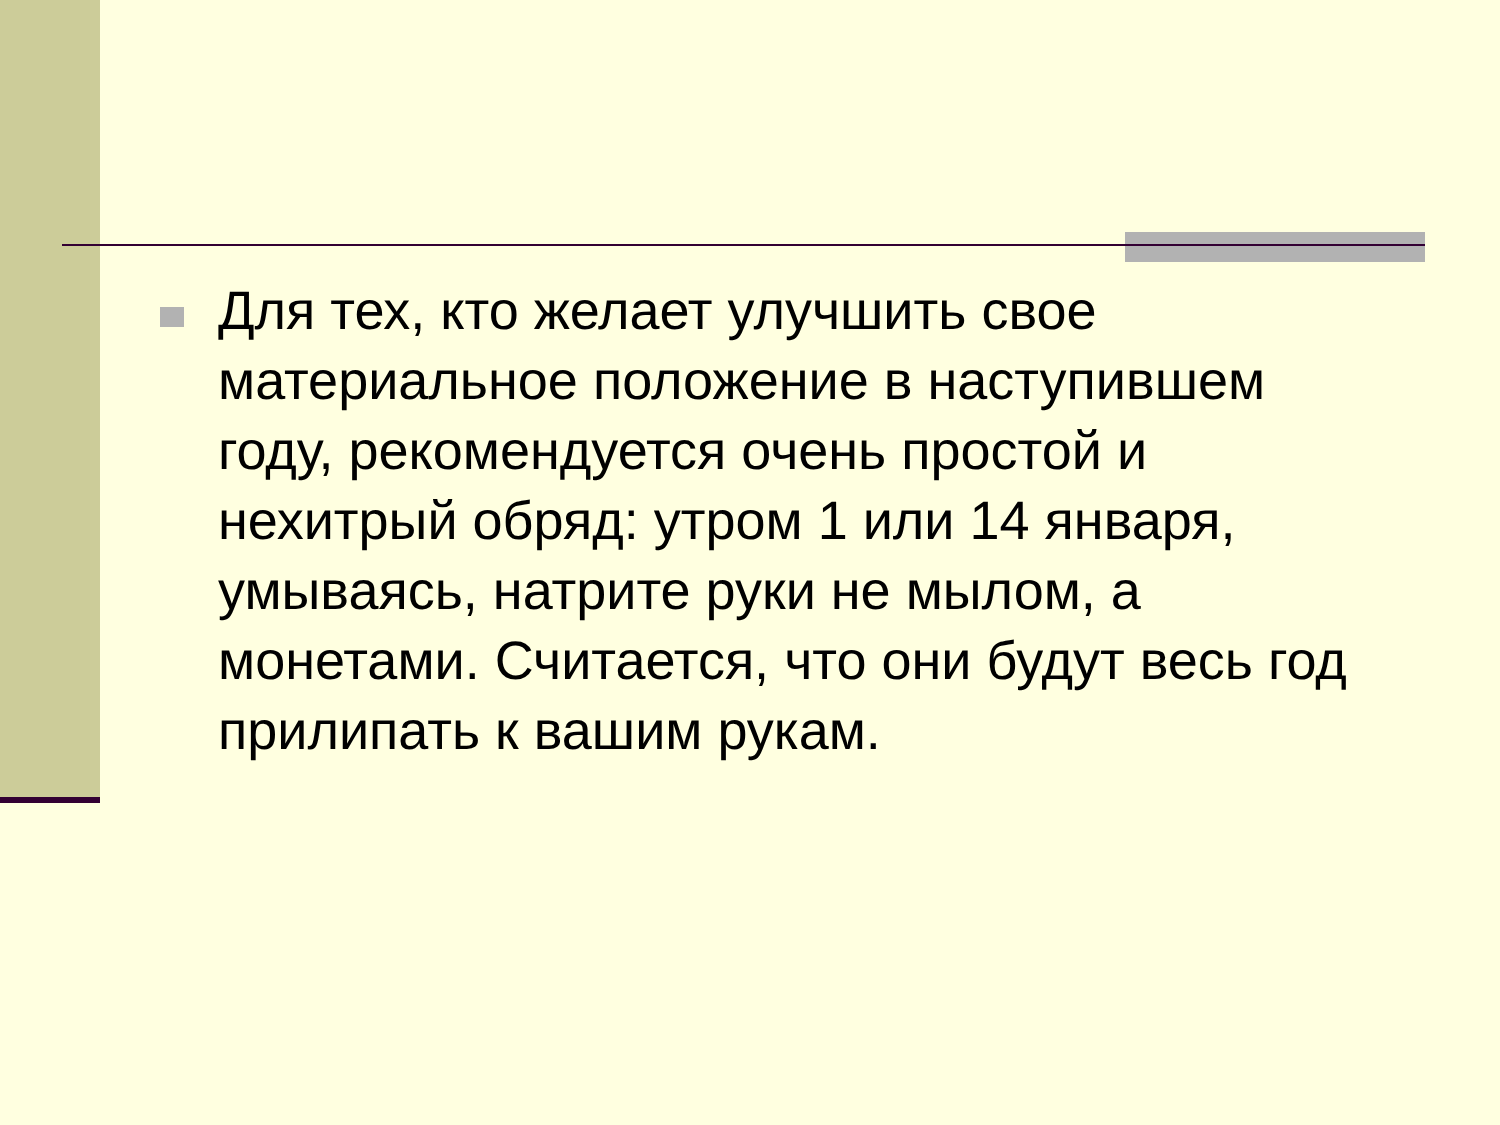Для тех, кто желает улучшить свое материальное положение в наступившем году, рекомендуется очень простой и нехитрый обряд: утром 1 или 14 января, умываясь, натрите руки не мылом, а монетами. Считается, что они будут весь год прилипать к вашим рукам.